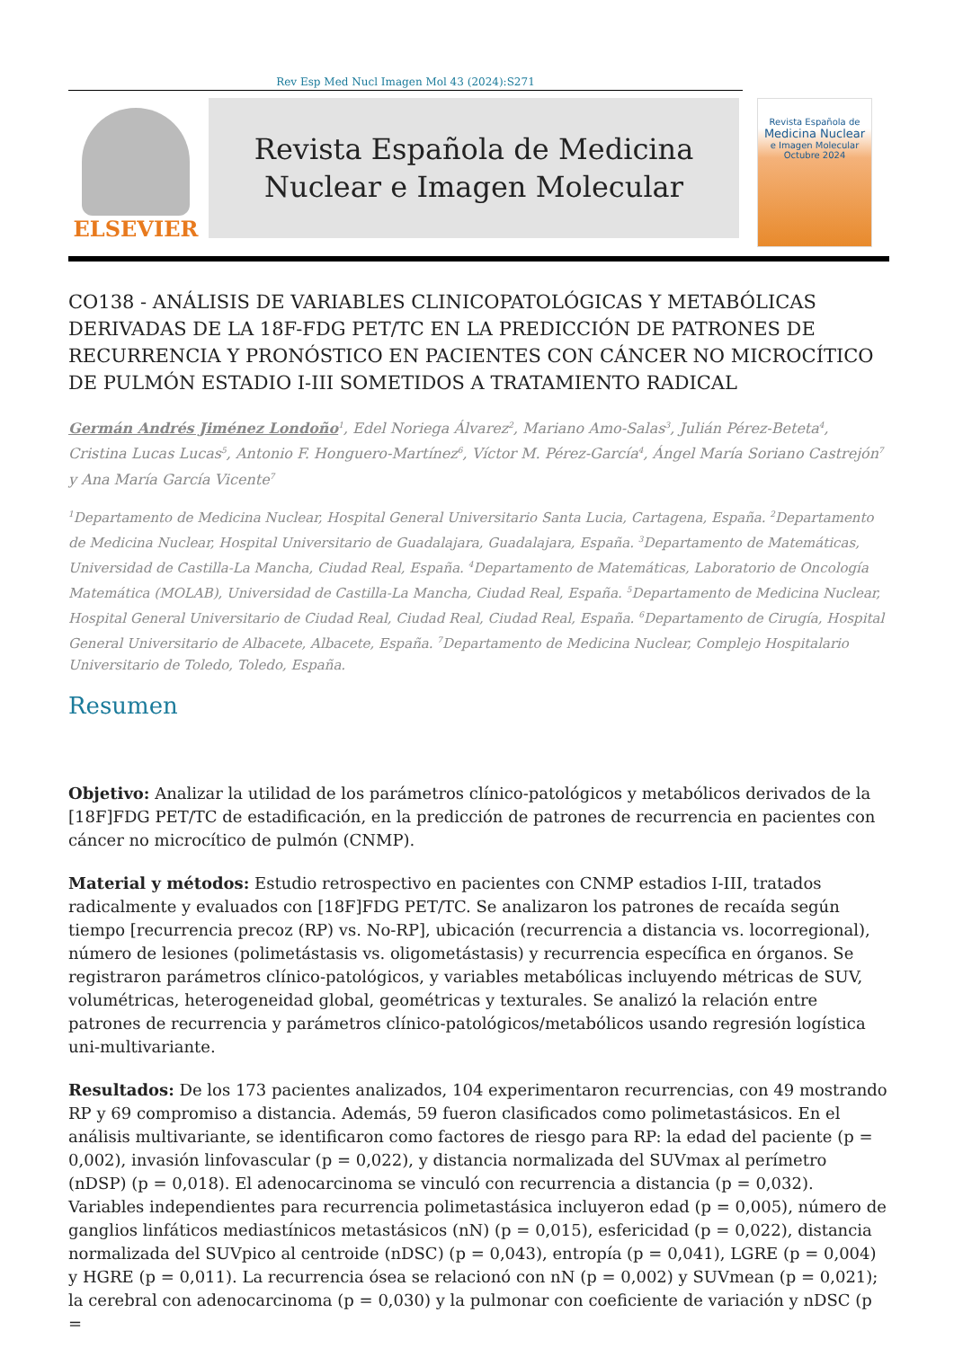Rev Esp Med Nucl Imagen Mol 43 (2024):S271
ELSEVIER
Revista Española de Medicina
Nuclear e Imagen Molecular
Revista Española de
Medicina Nuclear
e Imagen Molecular
Octubre 2024
CO138 - ANÁLISIS DE VARIABLES CLINICOPATOLÓGICAS Y METABÓLICAS DERIVADAS DE LA 18F-FDG PET/TC EN LA PREDICCIÓN DE PATRONES DE RECURRENCIA Y PRONÓSTICO EN PACIENTES CON CÁNCER NO MICROCÍTICO DE PULMÓN ESTADIO I-III SOMETIDOS A TRATAMIENTO RADICAL
Germán Andrés Jiménez Londoño<sup>1</sup>, Edel Noriega Álvarez<sup>2</sup>, Mariano Amo-Salas<sup>3</sup>, Julián Pérez-Beteta<sup>4</sup>, Cristina Lucas Lucas<sup>5</sup>, Antonio F. Honguero-Martínez<sup>6</sup>, Víctor M. Pérez-García<sup>4</sup>, Ángel María Soriano Castrejón<sup>7</sup> y Ana María García Vicente<sup>7</sup>
<sup>1</sup> Departamento de Medicina Nuclear, Hospital General Universitario Santa Lucia, Cartagena, España. <sup>2</sup>Departamento de Medicina Nuclear, Hospital Universitario de Guadalajara, Guadalajara, España. <sup>3</sup>Departamento de Matemáticas, Universidad de Castilla-La Mancha, Ciudad Real, España. <sup>4</sup>Departamento de Matemáticas, Laboratorio de Oncología Matemática (MOLAB), Universidad de Castilla-La Mancha, Ciudad Real, España. <sup>5</sup>Departamento de Medicina Nuclear, Hospital General Universitario de Ciudad Real, Ciudad Real, Ciudad Real, España. <sup>6</sup>Departamento de Cirugía, Hospital General Universitario de Albacete, Albacete, España. <sup>7</sup>Departamento de Medicina Nuclear, Complejo Hospitalario Universitario de Toledo, Toledo, España.
Resumen
Objetivo: Analizar la utilidad de los parámetros clínico-patológicos y metabólicos derivados de la [18F]FDG PET/TC de estadificación, en la predicción de patrones de recurrencia en pacientes con cáncer no microcítico de pulmón (CNMP).
Material y métodos: Estudio retrospectivo en pacientes con CNMP estadios I-III, tratados radicalmente y evaluados con [18F]FDG PET/TC. Se analizaron los patrones de recaída según tiempo [recurrencia precoz (RP) vs. No-RP], ubicación (recurrencia a distancia vs. locorregional), número de lesiones (polimetástasis vs. oligometástasis) y recurrencia específica en órganos. Se registraron parámetros clínico-patológicos, y variables metabólicas incluyendo métricas de SUV, volumétricas, heterogeneidad global, geométricas y texturales. Se analizó la relación entre patrones de recurrencia y parámetros clínico-patológicos/metabólicos usando regresión logística uni-multivariante.
Resultados: De los 173 pacientes analizados, 104 experimentaron recurrencias, con 49 mostrando RP y 69 compromiso a distancia. Además, 59 fueron clasificados como polimetastásicos. En el análisis multivariante, se identificaron como factores de riesgo para RP: la edad del paciente (p = 0,002), invasión linfovascular (p = 0,022), y distancia normalizada del SUVmax al perímetro (nDSP) (p = 0,018). El adenocarcinoma se vinculó con recurrencia a distancia (p = 0,032). Variables independientes para recurrencia polimetastásica incluyeron edad (p = 0,005), número de ganglios linfáticos mediastínicos metastásicos (nN) (p = 0,015), esfericidad (p = 0,022), distancia normalizada del SUVpico al centroide (nDSC) (p = 0,043), entropía (p = 0,041), LGRE (p = 0,004) y HGRE (p = 0,011). La recurrencia ósea se relacionó con nN (p = 0,002) y SUVmean (p = 0,021); la cerebral con adenocarcinoma (p = 0,030) y la pulmonar con coeficiente de variación y nDSC (p =